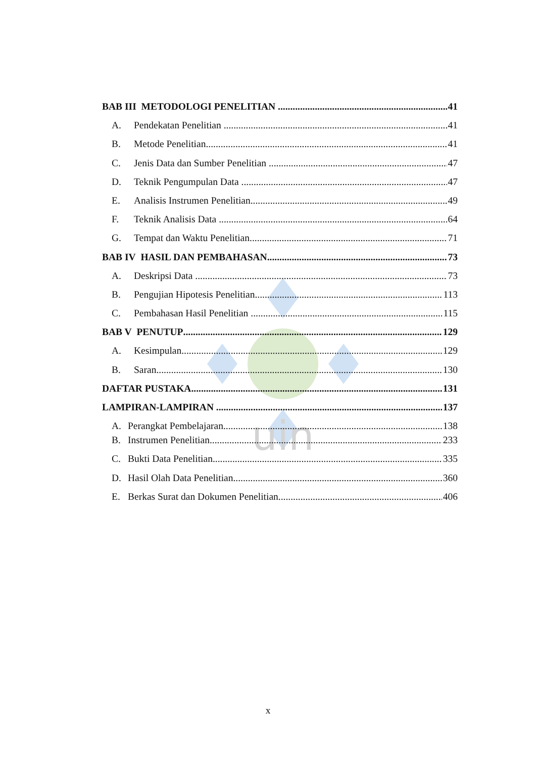uin
BAB III METODOLOGI PENELITIAN 41
A. Pendekatan Penelitian 41
B. Metode Penelitian 41
C. Jenis Data dan Sumber Penelitian 47
D. Teknik Pengumpulan Data 47
E. Analisis Instrumen Penelitian 49
F. Teknik Analisis Data 64
G. Tempat dan Waktu Penelitian 71
BAB IV HASIL DAN PEMBAHASAN 73
A. Deskripsi Data 73
B. Pengujian Hipotesis Penelitian 113
C. Pembahasan Hasil Penelitian 115
BAB V PENUTUP 129
A. Kesimpulan 129
B. Saran 130
DAFTAR PUSTAKA 131
LAMPIRAN-LAMPIRAN 137
A. Perangkat Pembelajaran 138
B. Instrumen Penelitian 233
C. Bukti Data Penelitian 335
D. Hasil Olah Data Penelitian 360
E. Berkas Surat dan Dokumen Penelitian 406
x